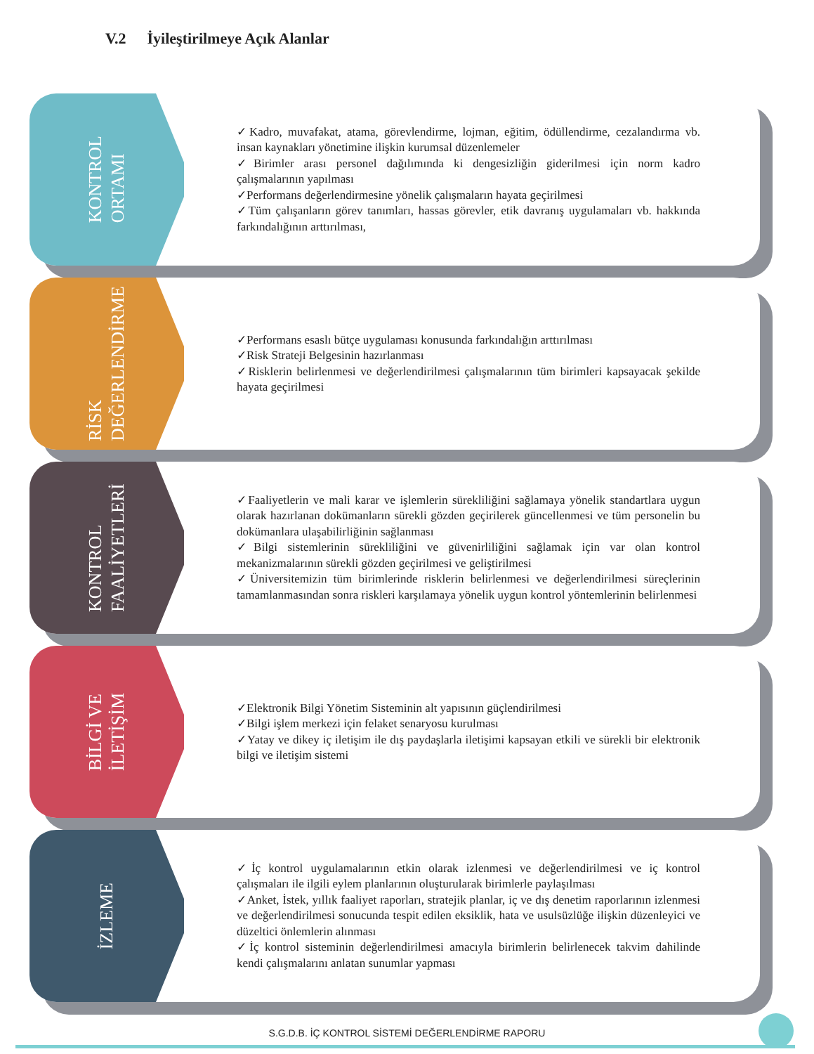V.2 İyileştirilmeye Açık Alanlar
KONTROL
ORTAMI
✓Kadro, muvafakat, atama, görevlendirme, lojman, eğitim, ödüllendirme, cezalandırma vb. insan kaynakları yönetimine ilişkin kurumsal düzenlemeler
✓Birimler arası personel dağılımında ki dengesizliğin giderilmesi için norm kadro çalışmalarının yapılması
✓Performans değerlendirmesine yönelik çalışmaların hayata geçirilmesi
✓Tüm çalışanların görev tanımları, hassas görevler, etik davranış uygulamaları vb. hakkında farkındalığının arttırılması,
RİSK
DEĞERLENDİRME
✓Performans esaslı bütçe uygulaması konusunda farkındalığın arttırılması
✓Risk Strateji Belgesinin hazırlanması
✓Risklerin belirlenmesi ve değerlendirilmesi çalışmalarının tüm birimleri kapsayacak şekilde hayata geçirilmesi
KONTROL
FAALİYETLERİ
✓Faaliyetlerin ve mali karar ve işlemlerin sürekliliğini sağlamaya yönelik standartlara uygun olarak hazırlanan dokümanların sürekli gözden geçirilerek güncellenmesi ve tüm personelin bu dokümanlara ulaşabilirliğinin sağlanması
✓Bilgi sistemlerinin sürekliliğini ve güvenirliliğini sağlamak için var olan kontrol mekanizmalarının sürekli gözden geçirilmesi ve geliştirilmesi
✓Üniversitemizin tüm birimlerinde risklerin belirlenmesi ve değerlendirilmesi süreçlerinin tamamlanmasından sonra riskleri karşılamaya yönelik uygun kontrol yöntemlerinin belirlenmesi
BİLGİ VE
İLETİŞİM
✓Elektronik Bilgi Yönetim Sisteminin alt yapısının güçlendirilmesi
✓Bilgi işlem merkezi için felaket senaryosu kurulması
✓Yatay ve dikey iç iletişim ile dış paydaşlarla iletişimi kapsayan etkili ve sürekli bir elektronik bilgi ve iletişim sistemi
İZLEME
✓İç kontrol uygulamalarının etkin olarak izlenmesi ve değerlendirilmesi ve iç kontrol çalışmaları ile ilgili eylem planlarının oluşturularak birimlerle paylaşılması
✓Anket, İstek, yıllık faaliyet raporları, stratejik planlar, iç ve dış denetim raporlarının izlenmesi ve değerlendirilmesi sonucunda tespit edilen eksiklik, hata ve usulsüzlüğe ilişkin düzenleyici ve düzeltici önlemlerin alınması
✓İç kontrol sisteminin değerlendirilmesi amacıyla birimlerin belirlenecek takvim dahilinde kendi çalışmalarını anlatan sunumlar yapması
S.G.D.B. İÇ KONTROL SİSTEMİ DEĞERLENDİRME RAPORU